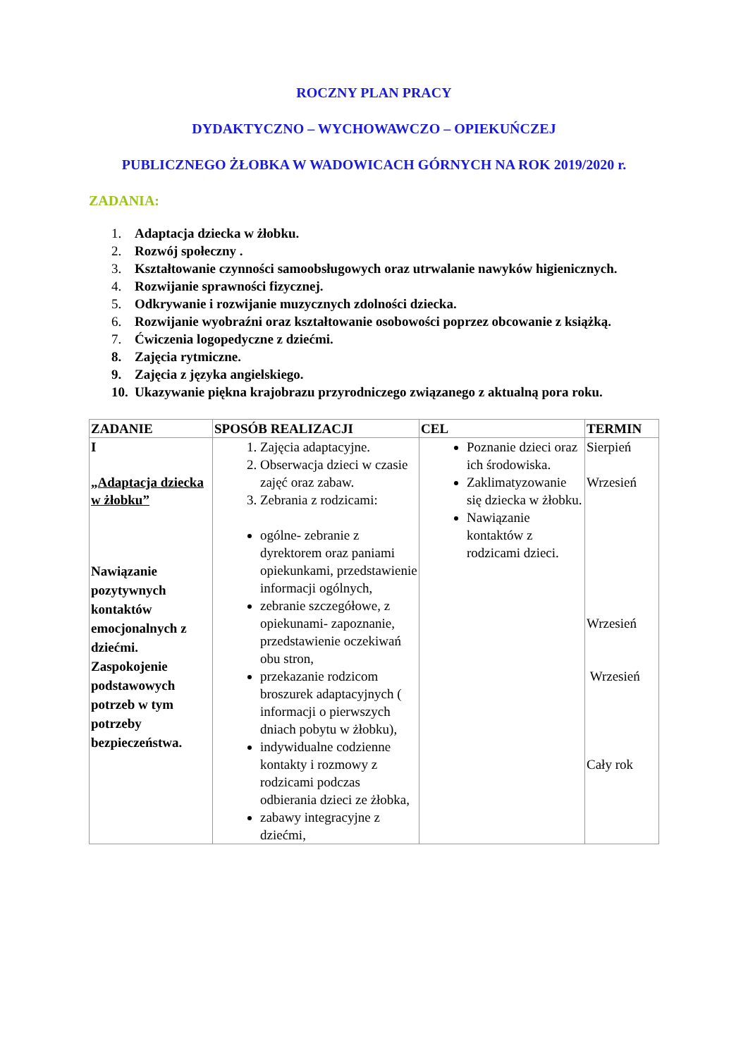ROCZNY PLAN PRACY
DYDAKTYCZNO – WYCHOWAWCZO – OPIEKUŃCZEJ
PUBLICZNEGO ŻŁOBKA W WADOWICACH GÓRNYCH NA ROK 2019/2020 r.
ZADANIA:
1. Adaptacja dziecka w żłobku.
2. Rozwój społeczny .
3. Kształtowanie czynności samoobsługowych oraz utrwalanie nawyków higienicznych.
4. Rozwijanie sprawności fizycznej.
5. Odkrywanie i rozwijanie muzycznych zdolności dziecka.
6. Rozwijanie wyobraźni oraz kształtowanie osobowości poprzez obcowanie z książką.
7. Ćwiczenia logopedyczne z dziećmi.
8. Zajęcia rytmiczne.
9. Zajęcia z języka angielskiego.
10. Ukazywanie piękna krajobrazu przyrodniczego związanego z aktualną pora roku.
| ZADANIE | SPOSÓB REALIZACJI | CEL | TERMIN |
| --- | --- | --- | --- |
| I „Adaptacja dziecka w żłobku” Nawiązanie pozytywnych kontaktów emocjonalnych z dziećmi. Zaspokojenie podstawowych potrzeb w tym potrzeby bezpieczeństwa. | 1. Zajęcia adaptacyjne. 2. Obserwacja dzieci w czasie zajęć oraz zabaw. 3. Zebrania z rodzicami: ogólne- zebranie z dyrektorem oraz paniami opiekunkami, przedstawienie informacji ogólnych, zebranie szczegółowe, z opiekunami- zapoznanie, przedstawienie oczekiwań obu stron, przekazanie rodzicom broszurek adaptacyjnych ( informacji o pierwszych dniach pobytu w żłobku), indywidualne codzienne kontakty i rozmowy z rodzicami podczas odbierania dzieci ze żłobka, zabawy integracyjne z dziećmi, | Poznanie dzieci oraz ich środowiska. Zaklimatyzowanie się dziecka w żłobku. Nawiązanie kontaktów z rodzicami dzieci. | Sierpień Wrzesień Wrzesień Wrzesień Cały rok |